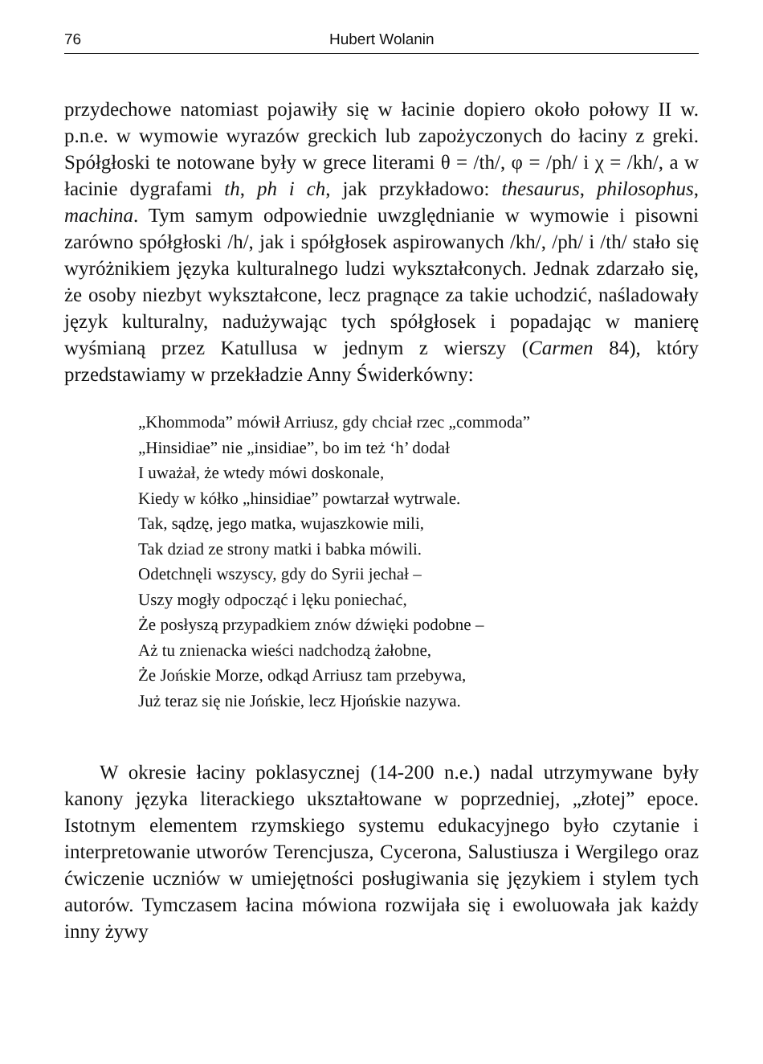76 Hubert Wolanin
przydechowe natomiast pojawiły się w łacinie dopiero około połowy II w. p.n.e. w wymowie wyrazów greckich lub zapożyczonych do łaciny z greki. Spółgłoski te notowane były w grece literami θ = /th/, φ = /ph/ i χ = /kh/, a w łacinie dygrafami th, ph i ch, jak przykładowo: thesaurus, philosophus, machina. Tym samym odpowiednie uwzględnianie w wymowie i pisowni zarówno spółgłoski /h/, jak i spółgłosek aspirowanych /kh/, /ph/ i /th/ stało się wyróżnikiem języka kulturalnego ludzi wykształconych. Jednak zdarzało się, że osoby niezbyt wykształcone, lecz pragnące za takie uchodzić, naśladowały język kulturalny, nadużywając tych spółgłosek i popadając w manierę wyśmianą przez Katullusa w jednym z wierszy (Carmen 84), który przedstawiamy w przekładzie Anny Świderkówny:
„Khommoda” mówił Arriusz, gdy chciał rzec „commoda”
„Hinsidiae” nie „insidiae”, bo im też ‘h’ dodał
I uważał, że wtedy mówi doskonale,
Kiedy w kółko „hinsidiae” powtarzał wytrwale.
Tak, sądzę, jego matka, wujaszkowie mili,
Tak dziad ze strony matki i babka mówili.
Odetchnęli wszyscy, gdy do Syrii jechał –
Uszy mogły odpocząć i lęku poniechać,
Że posłyszą przypadkiem znów dźwięki podobne –
Aż tu znienacka wieści nadchodzą żałobne,
Że Jońskie Morze, odkąd Arriusz tam przebywa,
Już teraz się nie Jońskie, lecz Hjońskie nazywa.
W okresie łaciny poklasycznej (14-200 n.e.) nadal utrzymywane były kanony języka literackiego ukształtowane w poprzedniej, „złotej” epoce. Istotnym elementem rzymskiego systemu edukacyjnego było czytanie i interpretowanie utworów Terencjusza, Cycerona, Salustiusza i Wergilego oraz ćwiczenie uczniów w umiejętności posługiwania się językiem i stylem tych autorów. Tymczasem łacina mówiona rozwijała się i ewoluowała jak każdy inny żywy